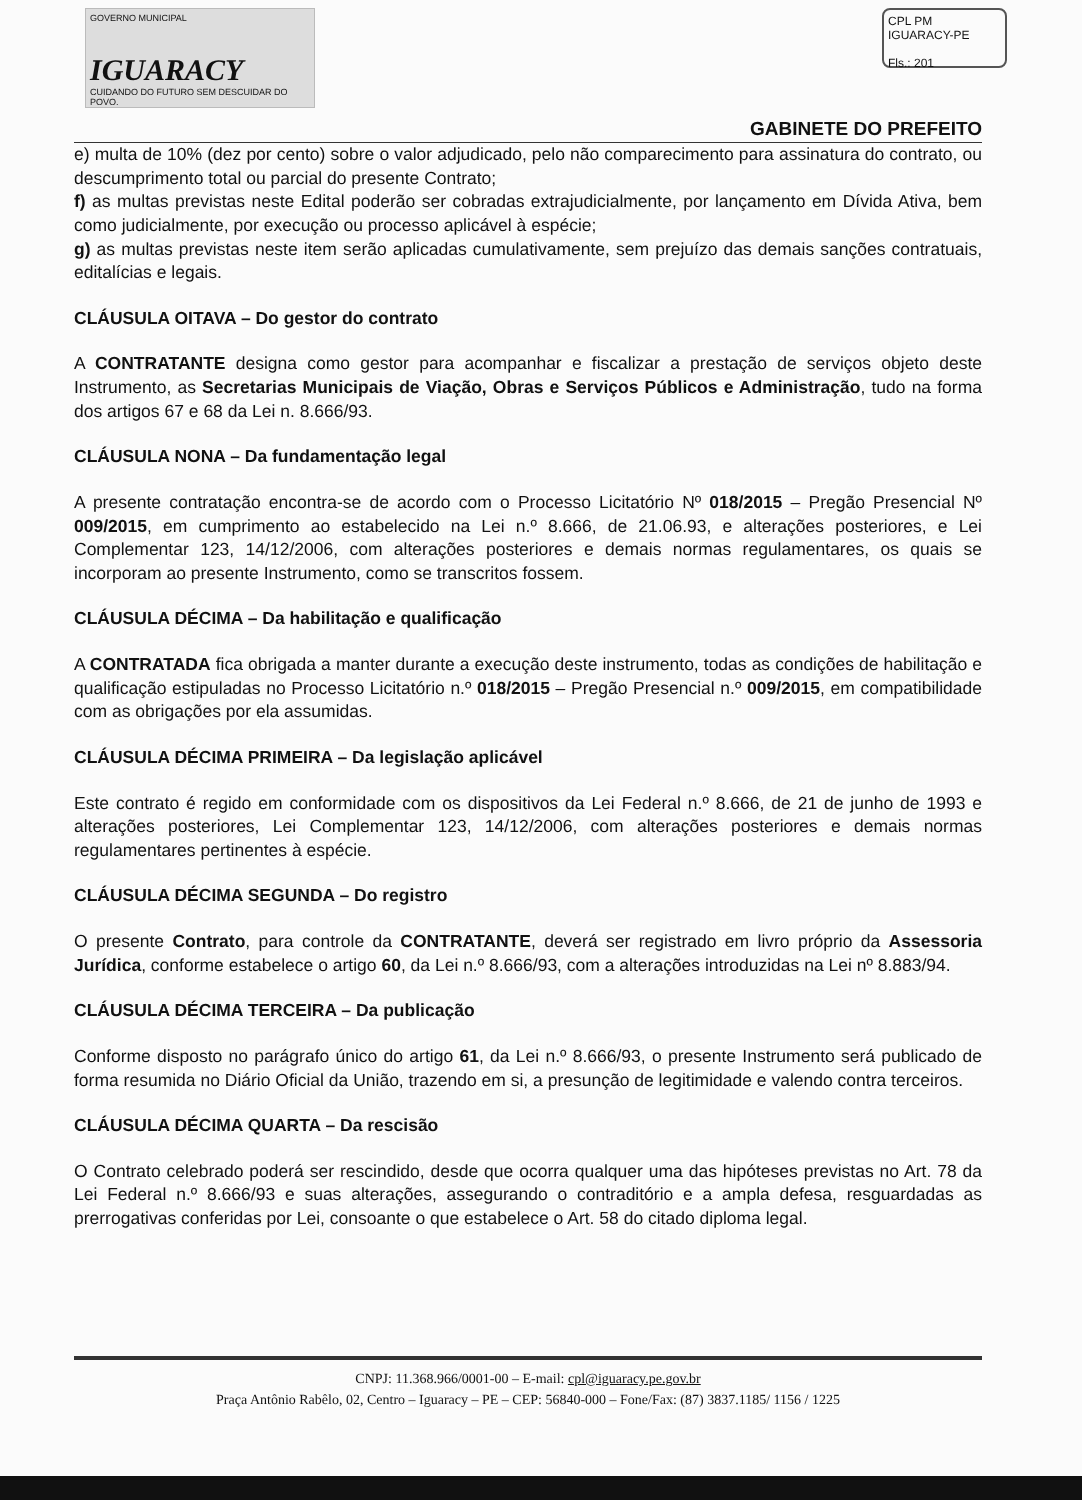GOVERNO MUNICIPAL
IGUARACY
CUIDANDO DO FUTURO SEM DESCUIDAR DO POVO.
CPL PM IGUARACY-PE
Fls.: 201
GABINETE DO PREFEITO
e) multa de 10% (dez por cento) sobre o valor adjudicado, pelo não comparecimento para assinatura do contrato, ou descumprimento total ou parcial do presente Contrato;
f) as multas previstas neste Edital poderão ser cobradas extrajudicialmente, por lançamento em Dívida Ativa, bem como judicialmente, por execução ou processo aplicável à espécie;
g) as multas previstas neste item serão aplicadas cumulativamente, sem prejuízo das demais sanções contratuais, editalícias e legais.
CLÁUSULA OITAVA – Do gestor do contrato
A CONTRATANTE designa como gestor para acompanhar e fiscalizar a prestação de serviços objeto deste Instrumento, as Secretarias Municipais de Viação, Obras e Serviços Públicos e Administração, tudo na forma dos artigos 67 e 68 da Lei n. 8.666/93.
CLÁUSULA NONA – Da fundamentação legal
A presente contratação encontra-se de acordo com o Processo Licitatório Nº 018/2015 – Pregão Presencial Nº 009/2015, em cumprimento ao estabelecido na Lei n.º 8.666, de 21.06.93, e alterações posteriores, e Lei Complementar 123, 14/12/2006, com alterações posteriores e demais normas regulamentares, os quais se incorporam ao presente Instrumento, como se transcritos fossem.
CLÁUSULA DÉCIMA – Da habilitação e qualificação
A CONTRATADA fica obrigada a manter durante a execução deste instrumento, todas as condições de habilitação e qualificação estipuladas no Processo Licitatório n.º 018/2015 – Pregão Presencial n.º 009/2015, em compatibilidade com as obrigações por ela assumidas.
CLÁUSULA DÉCIMA PRIMEIRA – Da legislação aplicável
Este contrato é regido em conformidade com os dispositivos da Lei Federal n.º 8.666, de 21 de junho de 1993 e alterações posteriores, Lei Complementar 123, 14/12/2006, com alterações posteriores e demais normas regulamentares pertinentes à espécie.
CLÁUSULA DÉCIMA SEGUNDA – Do registro
O presente Contrato, para controle da CONTRATANTE, deverá ser registrado em livro próprio da Assessoria Jurídica, conforme estabelece o artigo 60, da Lei n.º 8.666/93, com a alterações introduzidas na Lei nº 8.883/94.
CLÁUSULA DÉCIMA TERCEIRA – Da publicação
Conforme disposto no parágrafo único do artigo 61, da Lei n.º 8.666/93, o presente Instrumento será publicado de forma resumida no Diário Oficial da União, trazendo em si, a presunção de legitimidade e valendo contra terceiros.
CLÁUSULA DÉCIMA QUARTA – Da rescisão
O Contrato celebrado poderá ser rescindido, desde que ocorra qualquer uma das hipóteses previstas no Art. 78 da Lei Federal n.º 8.666/93 e suas alterações, assegurando o contraditório e a ampla defesa, resguardadas as prerrogativas conferidas por Lei, consoante o que estabelece o Art. 58 do citado diploma legal.
CNPJ: 11.368.966/0001-00 – E-mail: cpl@iguaracy.pe.gov.br
Praça Antônio Rabêlo, 02, Centro – Iguaracy – PE – CEP: 56840-000 – Fone/Fax: (87) 3837.1185/ 1156 / 1225